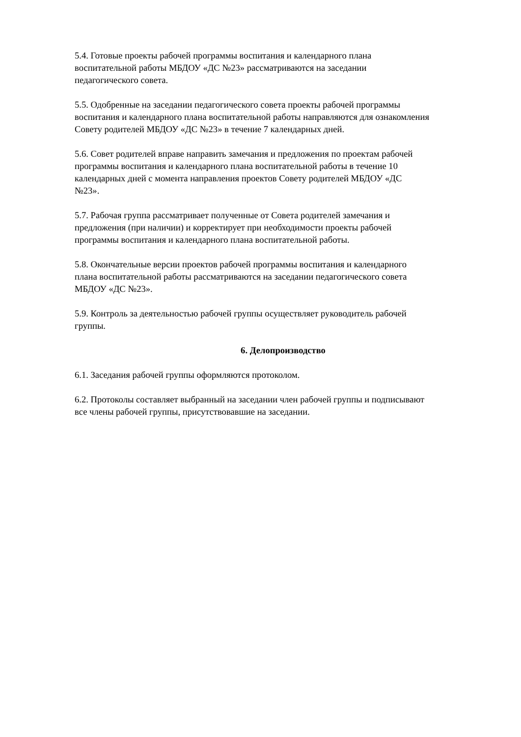5.4. Готовые проекты рабочей программы воспитания и календарного плана
воспитательной работы МБДОУ «ДС №23» рассматриваются на заседании
педагогического совета.
5.5. Одобренные на заседании педагогического совета проекты рабочей программы
воспитания и календарного плана воспитательной работы направляются для ознакомления
Совету родителей МБДОУ «ДС №23» в течение 7 календарных дней.
5.6. Совет родителей вправе направить замечания и предложения по проектам рабочей
программы воспитания и календарного плана воспитательной работы в течение 10
календарных дней с момента направления проектов Совету родителей МБДОУ «ДС
№23».
5.7. Рабочая группа рассматривает полученные от Совета родителей замечания и
предложения (при наличии) и корректирует при необходимости проекты рабочей
программы воспитания и календарного плана воспитательной работы.
5.8. Окончательные версии проектов рабочей программы воспитания и календарного
плана воспитательной работы рассматриваются на заседании педагогического совета
МБДОУ «ДС №23».
5.9. Контроль за деятельностью рабочей группы осуществляет руководитель рабочей
группы.
6. Делопроизводство
6.1. Заседания рабочей группы оформляются протоколом.
6.2. Протоколы составляет выбранный на заседании член рабочей группы и подписывают
все члены рабочей группы, присутствовавшие на заседании.